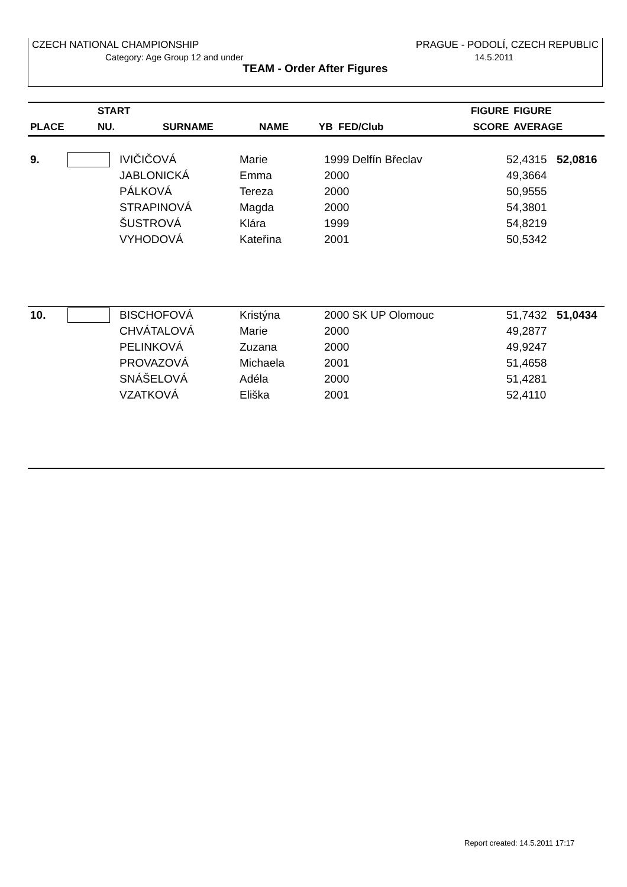CZECH NATIONAL CHAMPIONSHIP PRAGUE - PODOLÍ, CZECH REPUBLIC
Category: Age Group 12 and under 14.5.2011
TEAM - Order After Figures
| | START | | | | FIGURE | FIGURE |
| --- | --- | --- | --- | --- | --- | --- |
| PLACE | NU. | SURNAME | NAME | YB FED/Club | SCORE | AVERAGE |
| 9. | | IVIČIČOVÁ | Marie | 1999 Delfín Břeclav | 52,4315 | 52,0816 |
| | | JABLONICKÁ | Emma | 2000 | 49,3664 | |
| | | PÁLKOVÁ | Tereza | 2000 | 50,9555 | |
| | | STRAPINOVÁ | Magda | 2000 | 54,3801 | |
| | | ŠUSTROVÁ | Klára | 1999 | 54,8219 | |
| | | VYHODOVÁ | Kateřina | 2001 | 50,5342 | |
| 10. | | BISCHOFOVÁ | Kristýna | 2000 SK UP Olomouc | 51,7432 | 51,0434 |
| | | CHVÁTALOVÁ | Marie | 2000 | 49,2877 | |
| | | PELINKOVÁ | Zuzana | 2000 | 49,9247 | |
| | | PROVAZOVÁ | Michaela | 2001 | 51,4658 | |
| | | SNÁŠELOVÁ | Adéla | 2000 | 51,4281 | |
| | | VZATKOVÁ | Eliška | 2001 | 52,4110 | |
Report created: 14.5.2011 17:17